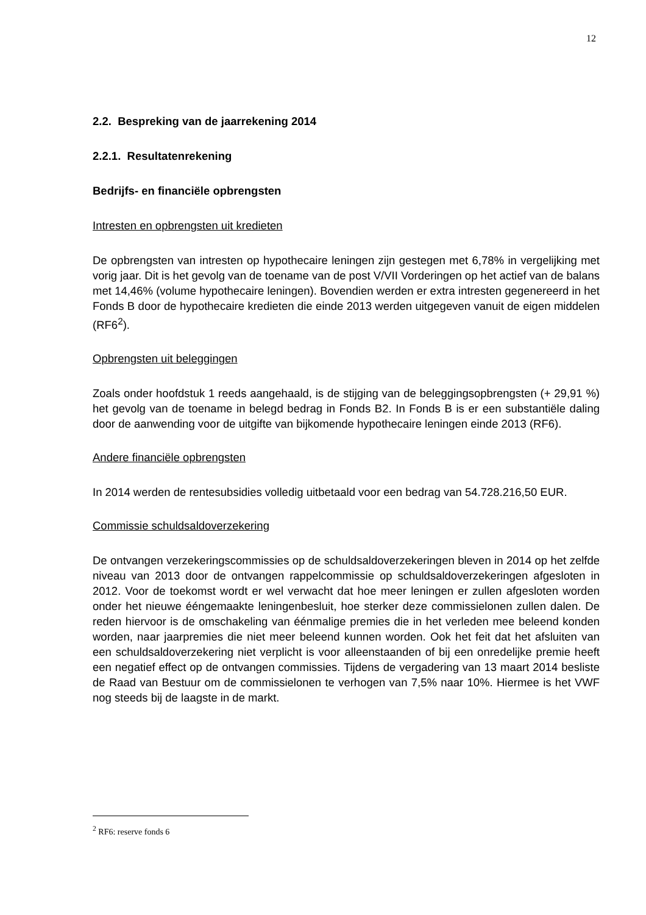12
2.2. Bespreking van de jaarrekening 2014
2.2.1. Resultatenrekening
Bedrijfs- en financiële opbrengsten
Intresten en opbrengsten uit kredieten
De opbrengsten van intresten op hypothecaire leningen zijn gestegen met 6,78% in vergelijking met vorig jaar. Dit is het gevolg van de toename van de post V/VII Vorderingen op het actief van de balans met 14,46% (volume hypothecaire leningen). Bovendien werden er extra intresten gegenereerd in het Fonds B door de hypothecaire kredieten die einde 2013 werden uitgegeven vanuit de eigen middelen (RF6<sup>2</sup>).
Opbrengsten uit beleggingen
Zoals onder hoofdstuk 1 reeds aangehaald, is de stijging van de beleggingsopbrengsten (+ 29,91 %) het gevolg van de toename in belegd bedrag in Fonds B2. In Fonds B is er een substantiële daling door de aanwending voor de uitgifte van bijkomende hypothecaire leningen einde 2013 (RF6).
Andere financiële opbrengsten
In 2014 werden de rentesubsidies volledig uitbetaald voor een bedrag van 54.728.216,50 EUR.
Commissie schuldsaldoverzekering
De ontvangen verzekeringscommissies op de schuldsaldoverzekeringen bleven in 2014 op het zelfde niveau van 2013 door de ontvangen rappelcommissie op schuldsaldoverzekeringen afgesloten in 2012. Voor de toekomst wordt er wel verwacht dat hoe meer leningen er zullen afgesloten worden onder het nieuwe ééngemaakte leningenbesluit, hoe sterker deze commissielonen zullen dalen. De reden hiervoor is de omschakeling van éénmalige premies die in het verleden mee beleend konden worden, naar jaarpremies die niet meer beleend kunnen worden. Ook het feit dat het afsluiten van een schuldsaldoverzekering niet verplicht is voor alleenstaanden of bij een onredelijke premie heeft een negatief effect op de ontvangen commissies. Tijdens de vergadering van 13 maart 2014 besliste de Raad van Bestuur om de commissielonen te verhogen van 7,5% naar 10%. Hiermee is het VWF nog steeds bij de laagste in de markt.
<sup>2</sup> RF6: reserve fonds 6